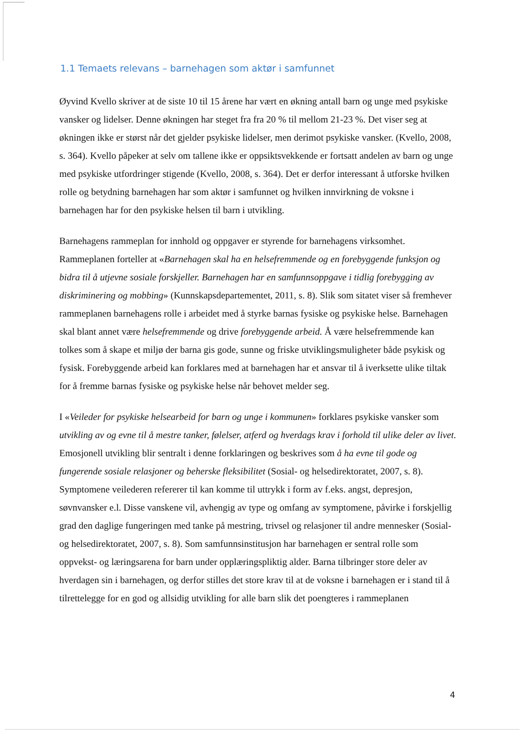1.1 Temaets relevans – barnehagen som aktør i samfunnet
Øyvind Kvello skriver at de siste 10 til 15 årene har vært en økning antall barn og unge med psykiske vansker og lidelser. Denne økningen har steget fra fra 20 % til mellom 21-23 %. Det viser seg at økningen ikke er størst når det gjelder psykiske lidelser, men derimot psykiske vansker. (Kvello, 2008, s. 364). Kvello påpeker at selv om tallene ikke er oppsiktsvekkende er fortsatt andelen av barn og unge med psykiske utfordringer stigende (Kvello, 2008, s. 364). Det er derfor interessant å utforske hvilken rolle og betydning barnehagen har som aktør i samfunnet og hvilken innvirkning de voksne i barnehagen har for den psykiske helsen til barn i utvikling.
Barnehagens rammeplan for innhold og oppgaver er styrende for barnehagens virksomhet. Rammeplanen forteller at «Barnehagen skal ha en helsefremmende og en forebyggende funksjon og bidra til å utjevne sosiale forskjeller. Barnehagen har en samfunnsoppgave i tidlig forebygging av diskriminering og mobbing» (Kunnskapsdepartementet, 2011, s. 8). Slik som sitatet viser så fremhever rammeplanen barnehagens rolle i arbeidet med å styrke barnas fysiske og psykiske helse. Barnehagen skal blant annet være helsefremmende og drive forebyggende arbeid. Å være helsefremmende kan tolkes som å skape et miljø der barna gis gode, sunne og friske utviklingsmuligheter både psykisk og fysisk. Forebyggende arbeid kan forklares med at barnehagen har et ansvar til å iverksette ulike tiltak for å fremme barnas fysiske og psykiske helse når behovet melder seg.
I «Veileder for psykiske helsearbeid for barn og unge i kommunen» forklares psykiske vansker som utvikling av og evne til å mestre tanker, følelser, atferd og hverdags krav i forhold til ulike deler av livet. Emosjonell utvikling blir sentralt i denne forklaringen og beskrives som å ha evne til gode og fungerende sosiale relasjoner og beherske fleksibilitet (Sosial- og helsedirektoratet, 2007, s. 8). Symptomene veilederen refererer til kan komme til uttrykk i form av f.eks. angst, depresjon, søvnvansker e.l. Disse vanskene vil, avhengig av type og omfang av symptomene, påvirke i forskjellig grad den daglige fungeringen med tanke på mestring, trivsel og relasjoner til andre mennesker (Sosial- og helsedirektoratet, 2007, s. 8). Som samfunnsinstitusjon har barnehagen er sentral rolle som oppvekst- og læringsarena for barn under opplæringspliktig alder. Barna tilbringer store deler av hverdagen sin i barnehagen, og derfor stilles det store krav til at de voksne i barnehagen er i stand til å tilrettelegge for en god og allsidig utvikling for alle barn slik det poengteres i rammeplanen
4